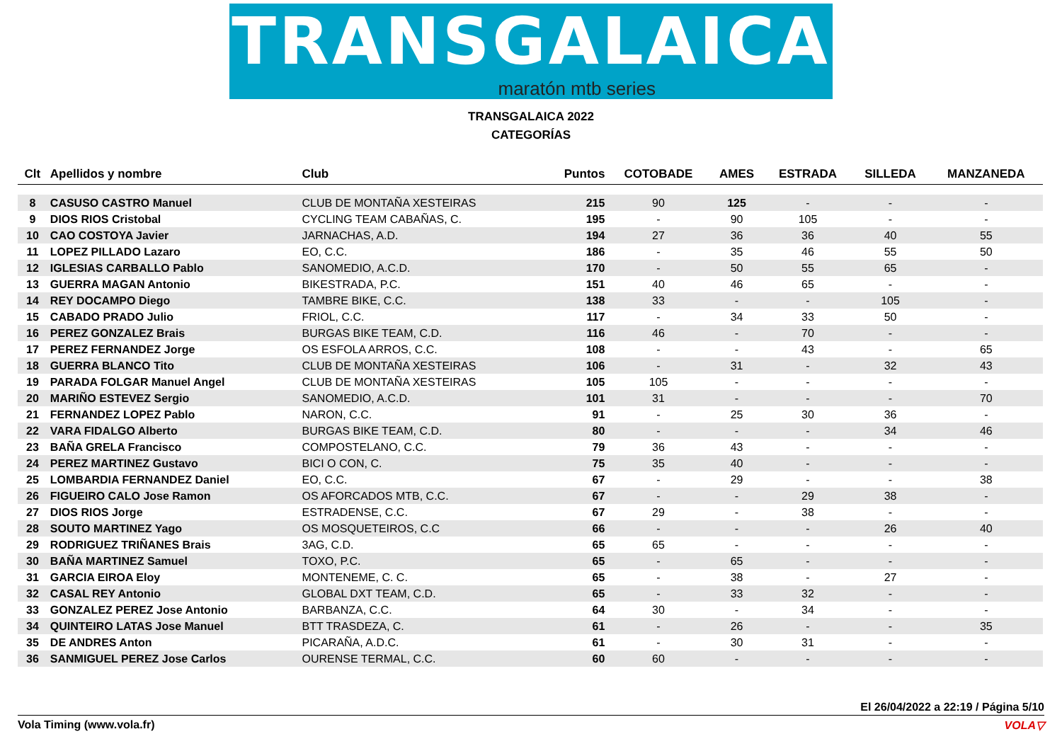TRANSGALAICA
maratón mtb series
TRANSGALAICA 2022
CATEGORÍAS
| Clt | Apellidos y nombre | Club | Puntos | COTOBADE | AMES | ESTRADA | SILLEDA | MANZANEDA |
| --- | --- | --- | --- | --- | --- | --- | --- | --- |
| 8 | CASUSO CASTRO Manuel | CLUB DE MONTAÑA XESTEIRAS | 215 | 90 | 125 | - | - | - |
| 9 | DIOS RIOS Cristobal | CYCLING TEAM CABAÑAS, C. | 195 | - | 90 | 105 | - | - |
| 10 | CAO COSTOYA Javier | JARNACHAS, A.D. | 194 | 27 | 36 | 36 | 40 | 55 |
| 11 | LOPEZ PILLADO Lazaro | EO, C.C. | 186 | - | 35 | 46 | 55 | 50 |
| 12 | IGLESIAS CARBALLO Pablo | SANOMEDIO, A.C.D. | 170 | - | 50 | 55 | 65 | - |
| 13 | GUERRA MAGAN Antonio | BIKESTRADA, P.C. | 151 | 40 | 46 | 65 | - | - |
| 14 | REY DOCAMPO Diego | TAMBRE BIKE, C.C. | 138 | 33 | - | - | 105 | - |
| 15 | CABADO PRADO Julio | FRIOL, C.C. | 117 | - | 34 | 33 | 50 | - |
| 16 | PEREZ GONZALEZ Brais | BURGAS BIKE TEAM, C.D. | 116 | 46 | - | 70 | - | - |
| 17 | PEREZ FERNANDEZ Jorge | OS ESFOLA ARROS, C.C. | 108 | - | - | 43 | - | 65 |
| 18 | GUERRA BLANCO Tito | CLUB DE MONTAÑA XESTEIRAS | 106 | - | 31 | - | 32 | 43 |
| 19 | PARADA FOLGAR Manuel Angel | CLUB DE MONTAÑA XESTEIRAS | 105 | 105 | - | - | - | - |
| 20 | MARIÑO ESTEVEZ Sergio | SANOMEDIO, A.C.D. | 101 | 31 | - | - | - | 70 |
| 21 | FERNANDEZ LOPEZ Pablo | NARON, C.C. | 91 | - | 25 | 30 | 36 | - |
| 22 | VARA FIDALGO Alberto | BURGAS BIKE TEAM, C.D. | 80 | - | - | - | 34 | 46 |
| 23 | BAÑA GRELA Francisco | COMPOSTELANO, C.C. | 79 | 36 | 43 | - | - | - |
| 24 | PEREZ MARTINEZ Gustavo | BICI O CON, C. | 75 | 35 | 40 | - | - | - |
| 25 | LOMBARDIA FERNANDEZ Daniel | EO, C.C. | 67 | - | 29 | - | - | 38 |
| 26 | FIGUEIRO CALO Jose Ramon | OS AFORCADOS MTB, C.C. | 67 | - | - | 29 | 38 | - |
| 27 | DIOS RIOS Jorge | ESTRADENSE, C.C. | 67 | 29 | - | 38 | - | - |
| 28 | SOUTO MARTINEZ Yago | OS MOSQUETEIROS, C.C | 66 | - | - | - | 26 | 40 |
| 29 | RODRIGUEZ TRIÑANES Brais | 3AG, C.D. | 65 | 65 | - | - | - | - |
| 30 | BAÑA MARTINEZ Samuel | TOXO, P.C. | 65 | - | 65 | - | - | - |
| 31 | GARCIA EIROA Eloy | MONTENEME, C. C. | 65 | - | 38 | - | 27 | - |
| 32 | CASAL REY Antonio | GLOBAL DXT TEAM, C.D. | 65 | - | 33 | 32 | - | - |
| 33 | GONZALEZ PEREZ Jose Antonio | BARBANZA, C.C. | 64 | 30 | - | 34 | - | - |
| 34 | QUINTEIRO LATAS Jose Manuel | BTT TRASDEZA, C. | 61 | - | 26 | - | - | 35 |
| 35 | DE ANDRES Anton | PICARAÑA, A.D.C. | 61 | - | 30 | 31 | - | - |
| 36 | SANMIGUEL PEREZ Jose Carlos | OURENSE TERMAL, C.C. | 60 | 60 | - | - | - | - |
El 26/04/2022 a 22:19 / Página 5/10
Vola Timing (www.vola.fr) VOLA▽